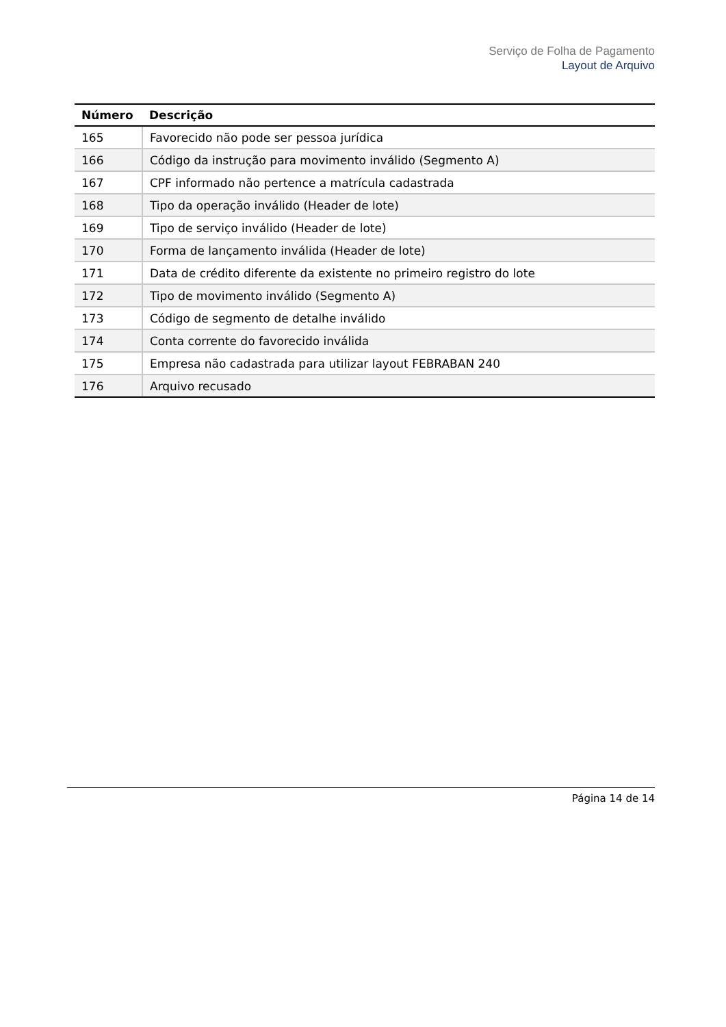Serviço de Folha de Pagamento
Layout de Arquivo
| Número | Descrição |
| --- | --- |
| 165 | Favorecido não pode ser pessoa jurídica |
| 166 | Código da instrução para movimento inválido (Segmento A) |
| 167 | CPF informado não pertence a matrícula cadastrada |
| 168 | Tipo da operação inválido (Header de lote) |
| 169 | Tipo de serviço inválido (Header de lote) |
| 170 | Forma de lançamento inválida (Header de lote) |
| 171 | Data de crédito diferente da existente no primeiro registro do lote |
| 172 | Tipo de movimento inválido (Segmento A) |
| 173 | Código de segmento de detalhe inválido |
| 174 | Conta corrente do favorecido inválida |
| 175 | Empresa não cadastrada para utilizar layout FEBRABAN 240 |
| 176 | Arquivo recusado |
Página 14 de 14